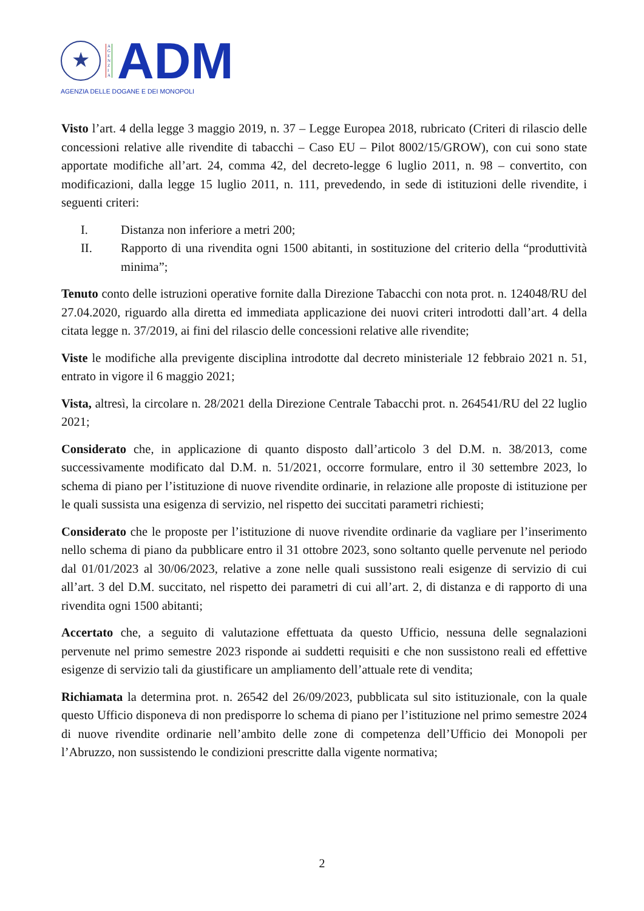★
A
G
E
N
Z
I
A
ADM
AGENZIA DELLE DOGANE E DEI MONOPOLI
Visto l’art. 4 della legge 3 maggio 2019, n. 37 – Legge Europea 2018, rubricato (Criteri di rilascio delle concessioni relative alle rivendite di tabacchi – Caso EU – Pilot 8002/15/GROW), con cui sono state apportate modifiche all’art. 24, comma 42, del decreto-legge 6 luglio 2011, n. 98 – convertito, con modificazioni, dalla legge 15 luglio 2011, n. 111, prevedendo, in sede di istituzioni delle rivendite, i seguenti criteri:
I. Distanza non inferiore a metri 200;
II. Rapporto di una rivendita ogni 1500 abitanti, in sostituzione del criterio della “produttività minima”;
Tenuto conto delle istruzioni operative fornite dalla Direzione Tabacchi con nota prot. n. 124048/RU del 27.04.2020, riguardo alla diretta ed immediata applicazione dei nuovi criteri introdotti dall’art. 4 della citata legge n. 37/2019, ai fini del rilascio delle concessioni relative alle rivendite;
Viste le modifiche alla previgente disciplina introdotte dal decreto ministeriale 12 febbraio 2021 n. 51, entrato in vigore il 6 maggio 2021;
Vista, altresì, la circolare n. 28/2021 della Direzione Centrale Tabacchi prot. n. 264541/RU del 22 luglio 2021;
Considerato che, in applicazione di quanto disposto dall’articolo 3 del D.M. n. 38/2013, come successivamente modificato dal D.M. n. 51/2021, occorre formulare, entro il 30 settembre 2023, lo schema di piano per l’istituzione di nuove rivendite ordinarie, in relazione alle proposte di istituzione per le quali sussista una esigenza di servizio, nel rispetto dei succitati parametri richiesti;
Considerato che le proposte per l’istituzione di nuove rivendite ordinarie da vagliare per l’inserimento nello schema di piano da pubblicare entro il 31 ottobre 2023, sono soltanto quelle pervenute nel periodo dal 01/01/2023 al 30/06/2023, relative a zone nelle quali sussistono reali esigenze di servizio di cui all’art. 3 del D.M. succitato, nel rispetto dei parametri di cui all’art. 2, di distanza e di rapporto di una rivendita ogni 1500 abitanti;
Accertato che, a seguito di valutazione effettuata da questo Ufficio, nessuna delle segnalazioni pervenute nel primo semestre 2023 risponde ai suddetti requisiti e che non sussistono reali ed effettive esigenze di servizio tali da giustificare un ampliamento dell’attuale rete di vendita;
Richiamata la determina prot. n. 26542 del 26/09/2023, pubblicata sul sito istituzionale, con la quale questo Ufficio disponeva di non predisporre lo schema di piano per l’istituzione nel primo semestre 2024 di nuove rivendite ordinarie nell’ambito delle zone di competenza dell’Ufficio dei Monopoli per l’Abruzzo, non sussistendo le condizioni prescritte dalla vigente normativa;
2